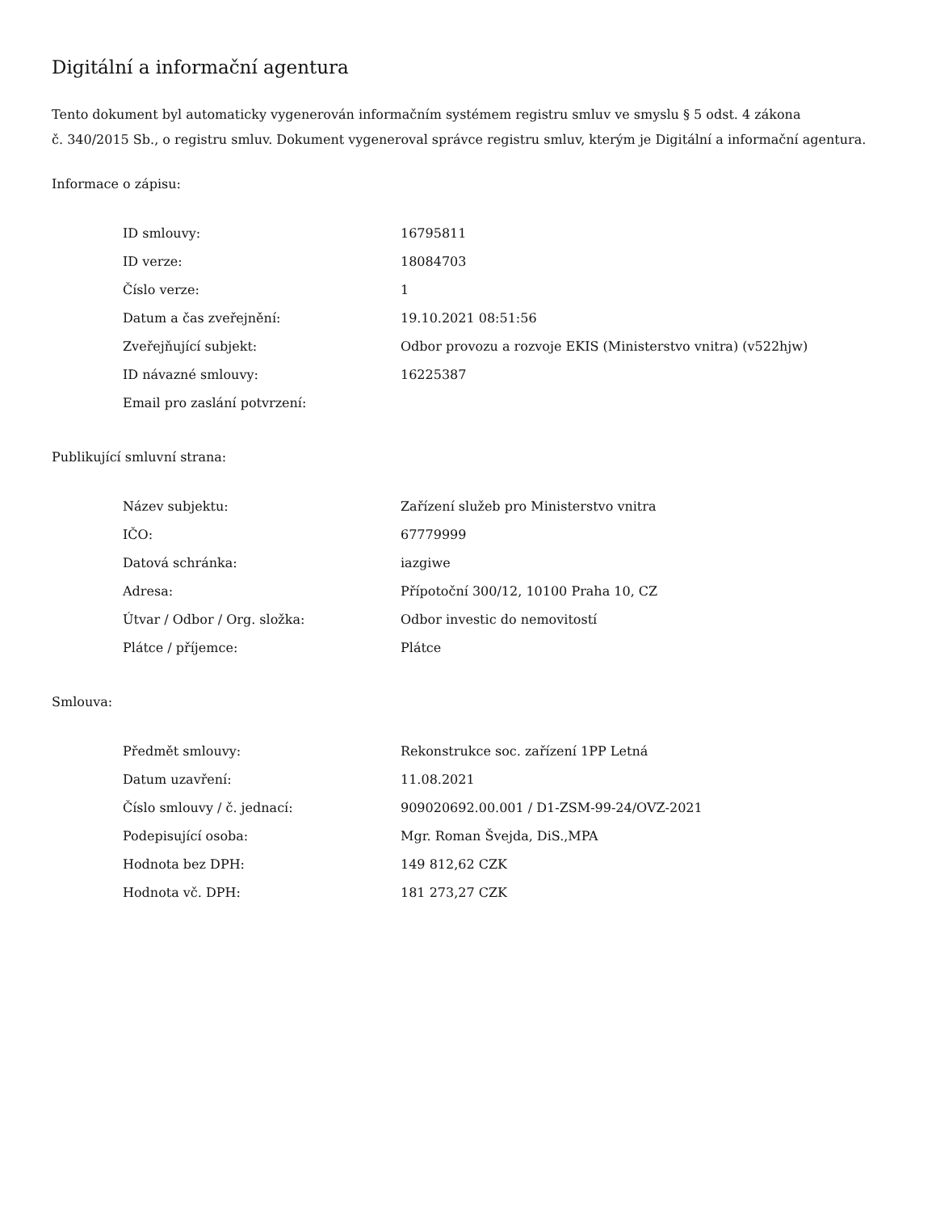Digitální a informační agentura
Tento dokument byl automaticky vygenerován informačním systémem registru smluv ve smyslu § 5 odst. 4 zákona
č. 340/2015 Sb., o registru smluv. Dokument vygeneroval správce registru smluv, kterým je Digitální a informační agentura.
Informace o zápisu:
| ID smlouvy: | 16795811 |
| ID verze: | 18084703 |
| Číslo verze: | 1 |
| Datum a čas zveřejnění: | 19.10.2021 08:51:56 |
| Zveřejňující subjekt: | Odbor provozu a rozvoje EKIS (Ministerstvo vnitra) (v522hjw) |
| ID návazné smlouvy: | 16225387 |
| Email pro zaslání potvrzení: | |
Publikující smluvní strana:
| Název subjektu: | Zařízení služeb pro Ministerstvo vnitra |
| IČO: | 67779999 |
| Datová schránka: | iazgiwe |
| Adresa: | Přípotoční 300/12, 10100 Praha 10, CZ |
| Útvar / Odbor / Org. složka: | Odbor investic do nemovitostí |
| Plátce / příjemce: | Plátce |
Smlouva:
| Předmět smlouvy: | Rekonstrukce soc. zařízení 1PP Letná |
| Datum uzavření: | 11.08.2021 |
| Číslo smlouvy / č. jednací: | 909020692.00.001 / D1-ZSM-99-24/OVZ-2021 |
| Podepisující osoba: | Mgr. Roman Švejda, DiS.,MPA |
| Hodnota bez DPH: | 149 812,62 CZK |
| Hodnota vč. DPH: | 181 273,27 CZK |